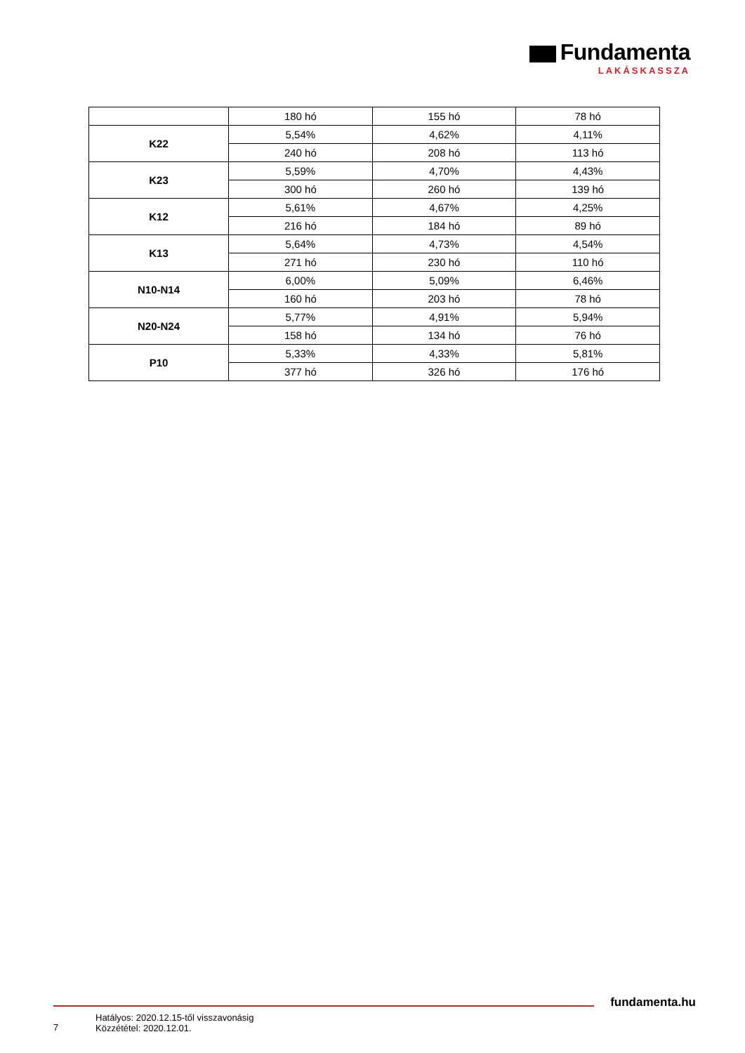Fundamenta
LAKÁSKASSZA
| | 180 hó | 155 hó | 78 hó |
| K22 | 5,54% | 4,62% | 4,11% |
| | 240 hó | 208 hó | 113 hó |
| K23 | 5,59% | 4,70% | 4,43% |
| | 300 hó | 260 hó | 139 hó |
| K12 | 5,61% | 4,67% | 4,25% |
| | 216 hó | 184 hó | 89 hó |
| K13 | 5,64% | 4,73% | 4,54% |
| | 271 hó | 230 hó | 110 hó |
| N10-N14 | 6,00% | 5,09% | 6,46% |
| | 160 hó | 203 hó | 78 hó |
| N20-N24 | 5,77% | 4,91% | 5,94% |
| | 158 hó | 134 hó | 76 hó |
| P10 | 5,33% | 4,33% | 5,81% |
| | 377 hó | 326 hó | 176 hó |
fundamenta.hu
7
Hatályos: 2020.12.15-től visszavonásig
Közzététel: 2020.12.01.